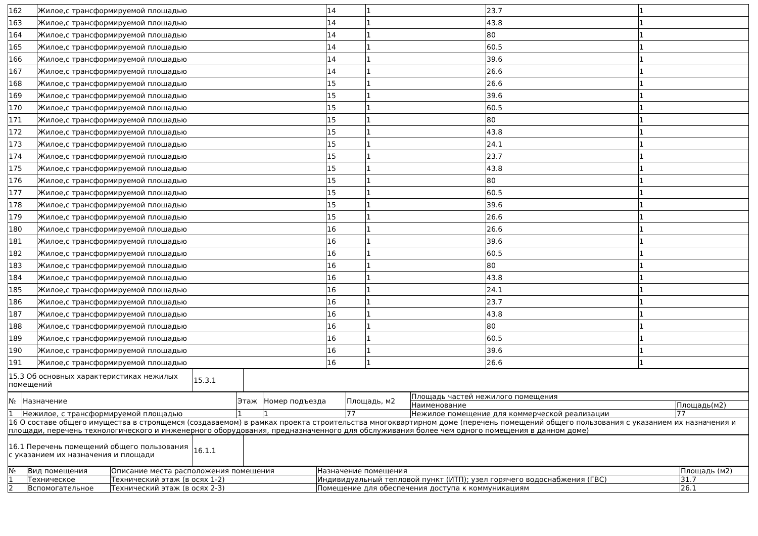| 162 | Жилое,с трансформируемой площадью | 14 | 1 | 23.7 | 1 |
| 163 | Жилое,с трансформируемой площадью | 14 | 1 | 43.8 | 1 |
| 164 | Жилое,с трансформируемой площадью | 14 | 1 | 80 | 1 |
| 165 | Жилое,с трансформируемой площадью | 14 | 1 | 60.5 | 1 |
| 166 | Жилое,с трансформируемой площадью | 14 | 1 | 39.6 | 1 |
| 167 | Жилое,с трансформируемой площадью | 14 | 1 | 26.6 | 1 |
| 168 | Жилое,с трансформируемой площадью | 15 | 1 | 26.6 | 1 |
| 169 | Жилое,с трансформируемой площадью | 15 | 1 | 39.6 | 1 |
| 170 | Жилое,с трансформируемой площадью | 15 | 1 | 60.5 | 1 |
| 171 | Жилое,с трансформируемой площадью | 15 | 1 | 80 | 1 |
| 172 | Жилое,с трансформируемой площадью | 15 | 1 | 43.8 | 1 |
| 173 | Жилое,с трансформируемой площадью | 15 | 1 | 24.1 | 1 |
| 174 | Жилое,с трансформируемой площадью | 15 | 1 | 23.7 | 1 |
| 175 | Жилое,с трансформируемой площадью | 15 | 1 | 43.8 | 1 |
| 176 | Жилое,с трансформируемой площадью | 15 | 1 | 80 | 1 |
| 177 | Жилое,с трансформируемой площадью | 15 | 1 | 60.5 | 1 |
| 178 | Жилое,с трансформируемой площадью | 15 | 1 | 39.6 | 1 |
| 179 | Жилое,с трансформируемой площадью | 15 | 1 | 26.6 | 1 |
| 180 | Жилое,с трансформируемой площадью | 16 | 1 | 26.6 | 1 |
| 181 | Жилое,с трансформируемой площадью | 16 | 1 | 39.6 | 1 |
| 182 | Жилое,с трансформируемой площадью | 16 | 1 | 60.5 | 1 |
| 183 | Жилое,с трансформируемой площадью | 16 | 1 | 80 | 1 |
| 184 | Жилое,с трансформируемой площадью | 16 | 1 | 43.8 | 1 |
| 185 | Жилое,с трансформируемой площадью | 16 | 1 | 24.1 | 1 |
| 186 | Жилое,с трансформируемой площадью | 16 | 1 | 23.7 | 1 |
| 187 | Жилое,с трансформируемой площадью | 16 | 1 | 43.8 | 1 |
| 188 | Жилое,с трансформируемой площадью | 16 | 1 | 80 | 1 |
| 189 | Жилое,с трансформируемой площадью | 16 | 1 | 60.5 | 1 |
| 190 | Жилое,с трансформируемой площадью | 16 | 1 | 39.6 | 1 |
| 191 | Жилое,с трансформируемой площадью | 16 | 1 | 26.6 | 1 |
| 15.3 Об основных характеристиках нежилых помещений | 15.3.1 | |
| № | Назначение | Этаж | Номер подъезда | Площадь, м2 | Площадь частей нежилого помещения | |
| --- | --- | --- | --- | --- | --- | --- |
| | | | | | Наименование | Площадь(м2) |
| 1 | Нежилое, с трансформируемой площадью | 1 | 1 | 77 | Нежилое помещение для коммерческой реализации | 77 |
| 16 О составе общего имущества в строящемся (создаваемом) в рамках проекта строительства многоквартирном доме (перечень помещений общего пользования с указанием их назначения и площади, перечень технологического и инженерного оборудования, предназначенного для обслуживания более чем одного помещения в данном доме) | | | | | | |
| 16.1 Перечень помещений общего пользования с указанием их назначения и площади | 16.1.1 | |
| № | Вид помещения | Описание места расположения помещения | Назначение помещения | Площадь (м2) |
| --- | --- | --- | --- | --- |
| 1 | Техническое | Технический этаж (в осях 1-2) | Индивидуальный тепловой пункт (ИТП); узел горячего водоснабжения (ГВС) | 31.7 |
| 2 | Вспомогательное | Технический этаж (в осях 2-3) | Помещение для обеспечения доступа к коммуникациям | 26.1 |